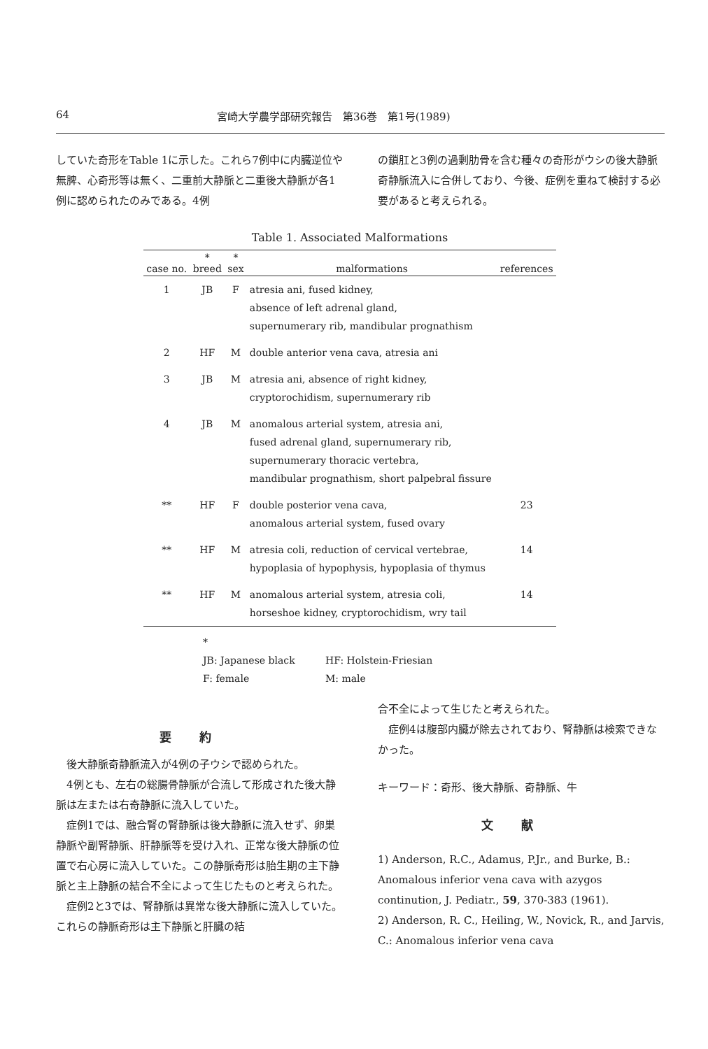64 宮崎大学農学部研究報告　第36巻　第1号(1989)
していた奇形をTable 1に示した。これら7例中に内臓逆位や無脾、心奇形等は無く、二重前大静脈と二重後大静脈が各1例に認められたのみである。4例
の鎖肛と3例の過剰肋骨を含む種々の奇形がウシの後大静脈奇静脈流入に合併しており、今後、症例を重ねて検討する必要があると考えられる。
Table 1. Associated Malformations
| case no. | * breed | * sex | malformations | references |
| --- | --- | --- | --- | --- |
| 1 | JB | F | atresia ani, fused kidney, absence of left adrenal gland, supernumerary rib, mandibular prognathism | |
| 2 | HF | M | double anterior vena cava, atresia ani | |
| 3 | JB | M | atresia ani, absence of right kidney, cryptorochidism, supernumerary rib | |
| 4 | JB | M | anomalous arterial system, atresia ani, fused adrenal gland, supernumerary rib, supernumerary thoracic vertebra, mandibular prognathism, short palpebral fissure | |
| ** | HF | F | double posterior vena cava, anomalous arterial system, fused ovary | 23 |
| ** | HF | M | atresia coli, reduction of cervical vertebrae, hypoplasia of hypophysis, hypoplasia of thymus | 14 |
| ** | HF | M | anomalous arterial system, atresia coli, horseshoe kidney, cryptorochidism, wry tail | 14 |
*
JB: Japanese black HF: Holstein-Friesian
F: female M: male
要約
　後大静脈奇静脈流入が4例の子ウシで認められた。
　4例とも、左右の総腸骨静脈が合流して形成された後大静脈は左または右奇静脈に流入していた。
　症例1では、融合腎の腎静脈は後大静脈に流入せず、卵巣静脈や副腎静脈、肝静脈等を受け入れ、正常な後大静脈の位置で右心房に流入していた。この静脈奇形は胎生期の主下静脈と主上静脈の結合不全によって生じたものと考えられた。
　症例2と3では、腎静脈は異常な後大静脈に流入していた。これらの静脈奇形は主下静脈と肝臓の結
合不全によって生じたと考えられた。
　症例4は腹部内臓が除去されており、腎静脈は検索できなかった。
キーワード：奇形、後大静脈、奇静脈、牛
文献
1) Anderson, R.C., Adamus, P.Jr., and Burke, B.: Anomalous inferior vena cava with azygos continution, J. Pediatr., 59, 370-383 (1961).
2) Anderson, R. C., Heiling, W., Novick, R., and Jarvis, C.: Anomalous inferior vena cava